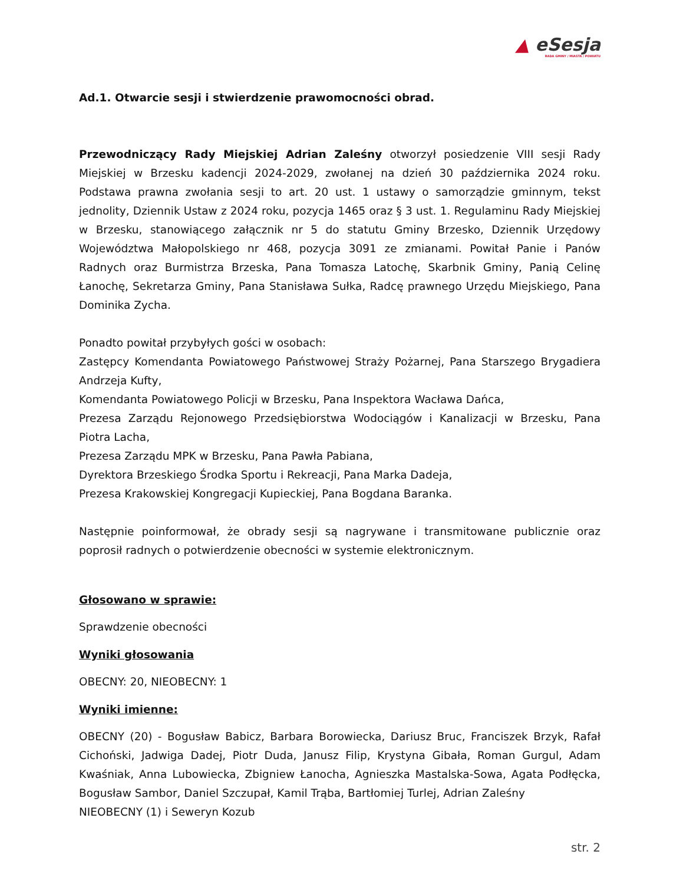▲ eSesja
RADA GMINY / MIASTA / POWIATU
Ad.1. Otwarcie sesji i stwierdzenie prawomocności obrad.
Przewodniczący Rady Miejskiej Adrian Zaleśny otworzył posiedzenie VIII sesji Rady Miejskiej w Brzesku kadencji 2024-2029, zwołanej na dzień 30 października 2024 roku. Podstawa prawna zwołania sesji to art. 20 ust. 1 ustawy o samorządzie gminnym, tekst jednolity, Dziennik Ustaw z 2024 roku, pozycja 1465 oraz § 3 ust. 1. Regulaminu Rady Miejskiej w Brzesku, stanowiącego załącznik nr 5 do statutu Gminy Brzesko, Dziennik Urzędowy Województwa Małopolskiego nr 468, pozycja 3091 ze zmianami. Powitał Panie i Panów Radnych oraz Burmistrza Brzeska, Pana Tomasza Latochę, Skarbnik Gminy, Panią Celinę Łanochę, Sekretarza Gminy, Pana Stanisława Sułka, Radcę prawnego Urzędu Miejskiego, Pana Dominika Zycha.
Ponadto powitał przybyłych gości w osobach:
Zastępcy Komendanta Powiatowego Państwowej Straży Pożarnej, Pana Starszego Brygadiera Andrzeja Kufty,
Komendanta Powiatowego Policji w Brzesku, Pana Inspektora Wacława Dańca,
Prezesa Zarządu Rejonowego Przedsiębiorstwa Wodociągów i Kanalizacji w Brzesku, Pana Piotra Lacha,
Prezesa Zarządu MPK w Brzesku, Pana Pawła Pabiana,
Dyrektora Brzeskiego Środka Sportu i Rekreacji, Pana Marka Dadeja,
Prezesa Krakowskiej Kongregacji Kupieckiej, Pana Bogdana Baranka.
Następnie poinformował, że obrady sesji są nagrywane i transmitowane publicznie oraz poprosił radnych o potwierdzenie obecności w systemie elektronicznym.
Głosowano w sprawie:
Sprawdzenie obecności
Wyniki głosowania
OBECNY: 20, NIEOBECNY: 1
Wyniki imienne:
OBECNY (20) - Bogusław Babicz, Barbara Borowiecka, Dariusz Bruc, Franciszek Brzyk, Rafał Cichoński, Jadwiga Dadej, Piotr Duda, Janusz Filip, Krystyna Gibała, Roman Gurgul, Adam Kwaśniak, Anna Lubowiecka, Zbigniew Łanocha, Agnieszka Mastalska-Sowa, Agata Podłęcka, Bogusław Sambor, Daniel Szczupał, Kamil Trąba, Bartłomiej Turlej, Adrian Zaleśny
NIEOBECNY (1) i Seweryn Kozub
str. 2